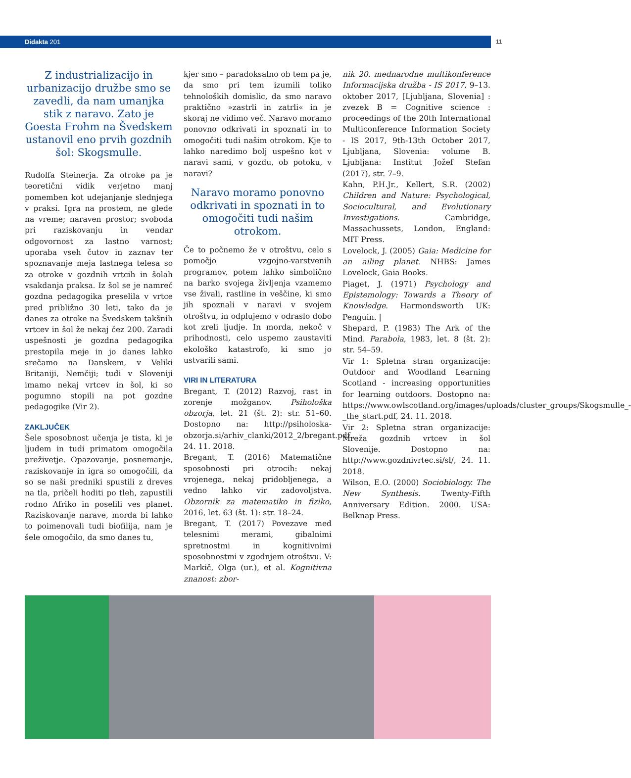Didakta 201 11
Z industrializacijo in urbanizacijo družbe smo se zavedli, da nam umanjka stik z naravo. Zato je Goesta Frohm na Švedskem ustanovil eno prvih gozdnih šol: Skogsmulle.
Rudolfa Steinerja. Za otroke pa je teoretični vidik verjetno manj pomemben kot udejanjanje slednjega v praksi. Igra na prostem, ne glede na vreme; naraven prostor; svoboda pri raziskovanju in vendar odgovornost za lastno varnost; uporaba vseh čutov in zaznav ter spoznavanje meja lastnega telesa so za otroke v gozdnih vrtcih in šolah vsakdanja praksa. Iz šol se je namreč gozdna pedagogika preselila v vrtce pred približno 30 leti, tako da je danes za otroke na Švedskem takšnih vrtcev in šol že nekaj čez 200. Zaradi uspešnosti je gozdna pedagogika prestopila meje in jo danes lahko srečamo na Danskem, v Veliki Britaniji, Nemčiji; tudi v Sloveniji imamo nekaj vrtcev in šol, ki so pogumno stopili na pot gozdne pedagogike (Vir 2).
ZAKLJUČEK
Šele sposobnost učenja je tista, ki je ljudem in tudi primatom omogočila preživetje. Opazovanje, posnemanje, raziskovanje in igra so omogočili, da so se naši predniki spustili z dreves na tla, pričeli hoditi po tleh, zapustili rodno Afriko in poselili ves planet. Raziskovanje narave, morda bi lahko to poimenovali tudi biofilija, nam je šele omogočilo, da smo danes tu,
kjer smo – paradoksalno ob tem pa je, da smo pri tem izumili toliko tehnoloških domislic, da smo naravo praktično »zastrli in zatrli« in je skoraj ne vidimo več. Naravo moramo ponovno odkrivati in spoznati in to omogočiti tudi našim otrokom. Kje to lahko naredimo bolj uspešno kot v naravi sami, v gozdu, ob potoku, v naravi?
Naravo moramo ponovno odkrivati in spoznati in to omogočiti tudi našim otrokom.
Če to počnemo že v otroštvu, celo s pomočjo vzgojno-varstvenih programov, potem lahko simbolično na barko svojega življenja vzamemo vse živali, rastline in veščine, ki smo jih spoznali v naravi v svojem otroštvu, in odplujemo v odraslo dobo kot zreli ljudje. In morda, nekoč v prihodnosti, celo uspemo zaustaviti ekološko katastrofo, ki smo jo ustvarili sami.
VIRI IN LITERATURA
Bregant, T. (2012) Razvoj, rast in zorenje možganov. Psihološka obzorja, let. 21 (št. 2): str. 51–60. Dostopno na: http://psiholoska-obzorja.si/arhiv_clanki/2012_2/bregant.pdf., 24. 11. 2018.
Bregant, T. (2016) Matematične sposobnosti pri otrocih: nekaj vrojenega, nekaj pridobljenega, a vedno lahko vir zadovoljstva. Obzornik za matematiko in fiziko, 2016, let. 63 (št. 1): str. 18–24.
Bregant, T. (2017) Povezave med telesnimi merami, gibalnimi spretnostmi in kognitivnimi sposobnostmi v zgodnjem otroštvu. V: Markič, Olga (ur.), et al. Kognitivna znanost: zbor-
nik 20. mednarodne multikonference Informacijska družba - IS 2017, 9–13. oktober 2017, [Ljubljana, Slovenia] : zvezek B = Cognitive science : proceedings of the 20th International Multiconference Information Society - IS 2017, 9th-13th October 2017, Ljubljana, Slovenia: volume B. Ljubljana: Institut Jožef Stefan (2017), str. 7–9.
Kahn, P.H.Jr., Kellert, S.R. (2002) Children and Nature: Psychological, Sociocultural, and Evolutionary Investigations. Cambridge, Massachussets, London, England: MIT Press.
Lovelock, J. (2005) Gaia: Medicine for an ailing planet. NHBS: James Lovelock, Gaia Books.
Piaget, J. (1971) Psychology and Epistemology: Towards a Theory of Knowledge. Harmondsworth UK: Penguin. |
Shepard, P. (1983) The Ark of the Mind. Parabola, 1983, let. 8 (št. 2): str. 54–59.
Vir 1: Spletna stran organizacije: Outdoor and Woodland Learning Scotland - increasing opportunities for learning outdoors. Dostopno na: https://www.owlscotland.org/images/uploads/cluster_groups/Skogsmulle_-_the_start.pdf, 24. 11. 2018.
Vir 2: Spletna stran organizacije: Mreža gozdnih vrtcev in šol Slovenije. Dostopno na: http://www.gozdnivrtec.si/sl/, 24. 11. 2018.
Wilson, E.O. (2000) Sociobiology. The New Synthesis. Twenty-Fifth Anniversary Edition. 2000. USA: Belknap Press.